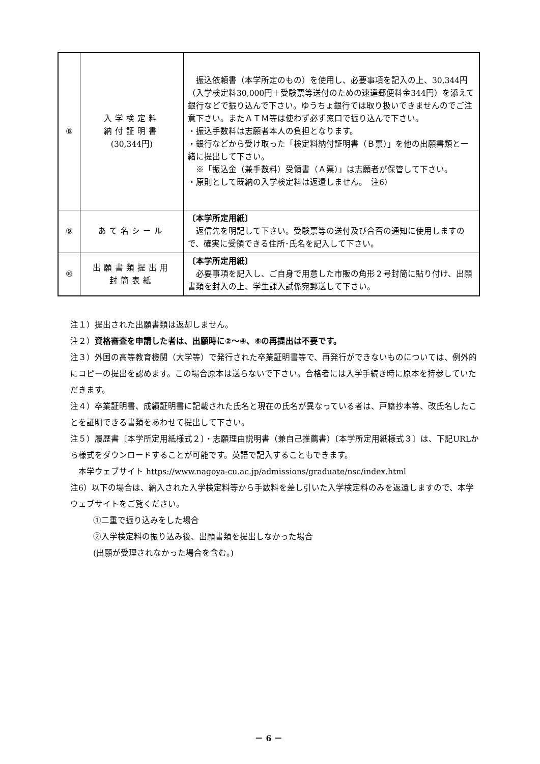| ⑧ | 入学検定料 納付証明書 (30,344円) | 振込依頼書（本学所定のもの）を使用し、必要事項を記入の上、30,344円（入学検定料30,000円＋受験票等送付のための速達郵便料金344円）を添えて銀行などで振り込んで下さい。ゆうちょ銀行では取り扱いできませんのでご注意下さい。またＡＴＭ等は使わず必ず窓口で振り込んで下さい。 ・振込手数料は志願者本人の負担となります。 ・銀行などから受け取った「検定料納付証明書（Ｂ票）」を他の出願書類と一緒に提出して下さい。 ※「振込金（兼手数料）受領書（Ａ票）」は志願者が保管して下さい。 ・原則として既納の入学検定料は返還しません。 注6） |
| ⑨ | あて名シール | 〔本学所定用紙〕 返信先を明記して下さい。受験票等の送付及び合否の通知に使用しますので、確実に受領できる住所･氏名を記入して下さい。 |
| ⑩ | 出願書類提出用 封筒表紙 | 〔本学所定用紙〕 必要事項を記入し、ご自身で用意した市販の角形２号封筒に貼り付け、出願書類を封入の上、学生課入試係宛郵送して下さい。 |
注１）提出された出願書類は返却しません。
注２）資格審査を申請した者は、出願時に②～④、⑥の再提出は不要です。
注３）外国の高等教育機関（大学等）で発行された卒業証明書等で、再発行ができないものについては、例外的にコピーの提出を認めます。この場合原本は送らないで下さい。合格者には入学手続き時に原本を持参していただきます。
注４）卒業証明書、成績証明書に記載された氏名と現在の氏名が異なっている者は、戸籍抄本等、改氏名したことを証明できる書類をあわせて提出して下さい。
注５）履歴書〔本学所定用紙様式２〕・志願理由説明書（兼自己推薦書）〔本学所定用紙様式３〕は、下記URLから様式をダウンロードすることが可能です。英語で記入することもできます。
　本学ウェブサイト https://www.nagoya-cu.ac.jp/admissions/graduate/nsc/index.html
注6）以下の場合は、納入された入学検定料等から手数料を差し引いた入学検定料のみを返還しますので、本学ウェブサイトをご覧ください。
①二重で振り込みをした場合
②入学検定料の振り込み後、出願書類を提出しなかった場合
(出願が受理されなかった場合を含む。)
－ 6 －